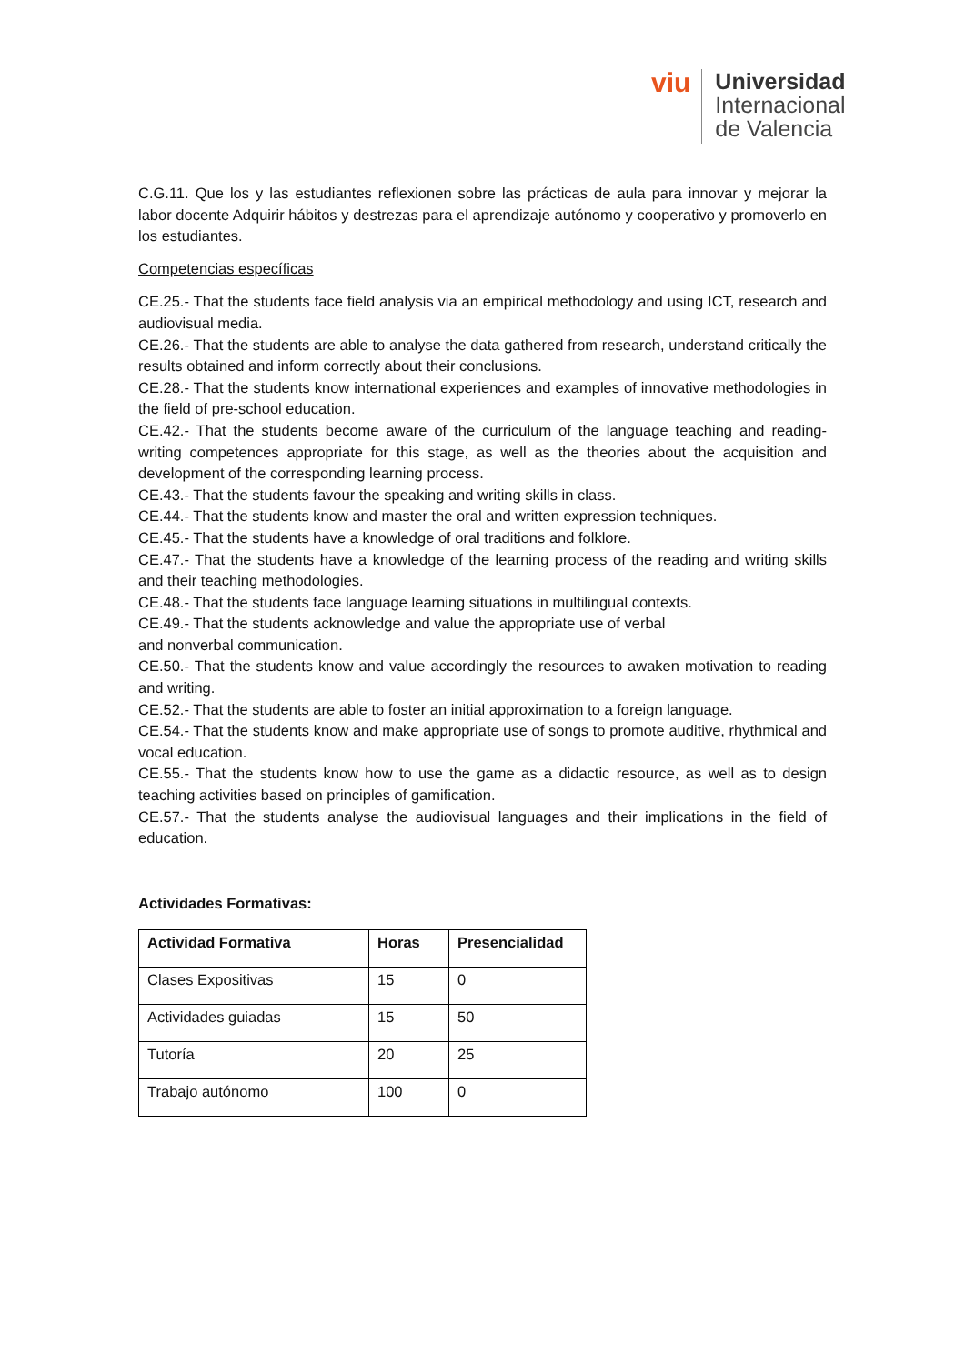viu
Universidad
Internacional
de Valencia
C.G.11. Que los y las estudiantes reflexionen sobre las prácticas de aula para innovar y mejorar la labor docente Adquirir hábitos y destrezas para el aprendizaje autónomo y cooperativo y promoverlo en los estudiantes.
Competencias específicas
CE.25.- That the students face field analysis via an empirical methodology and using ICT, research and audiovisual media.
CE.26.- That the students are able to analyse the data gathered from research, understand critically the results obtained and inform correctly about their conclusions.
CE.28.- That the students know international experiences and examples of innovative methodologies in the field of pre-school education.
CE.42.- That the students become aware of the curriculum of the language teaching and reading-writing competences appropriate for this stage, as well as the theories about the acquisition and development of the corresponding learning process.
CE.43.- That the students favour the speaking and writing skills in class.
CE.44.- That the students know and master the oral and written expression techniques.
CE.45.- That the students have a knowledge of oral traditions and folklore.
CE.47.- That the students have a knowledge of the learning process of the reading and writing skills and their teaching methodologies.
CE.48.- That the students face language learning situations in multilingual contexts.
CE.49.- That the students acknowledge and value the appropriate use of verbal
and nonverbal communication.
CE.50.- That the students know and value accordingly the resources to awaken motivation to reading and writing.
CE.52.- That the students are able to foster an initial approximation to a foreign language.
CE.54.- That the students know and make appropriate use of songs to promote auditive, rhythmical and vocal education.
CE.55.- That the students know how to use the game as a didactic resource, as well as to design teaching activities based on principles of gamification.
CE.57.- That the students analyse the audiovisual languages and their implications in the field of education.
Actividades Formativas:
| Actividad Formativa | Horas | Presencialidad |
| --- | --- | --- |
| Clases Expositivas | 15 | 0 |
| Actividades guiadas | 15 | 50 |
| Tutoría | 20 | 25 |
| Trabajo autónomo | 100 | 0 |